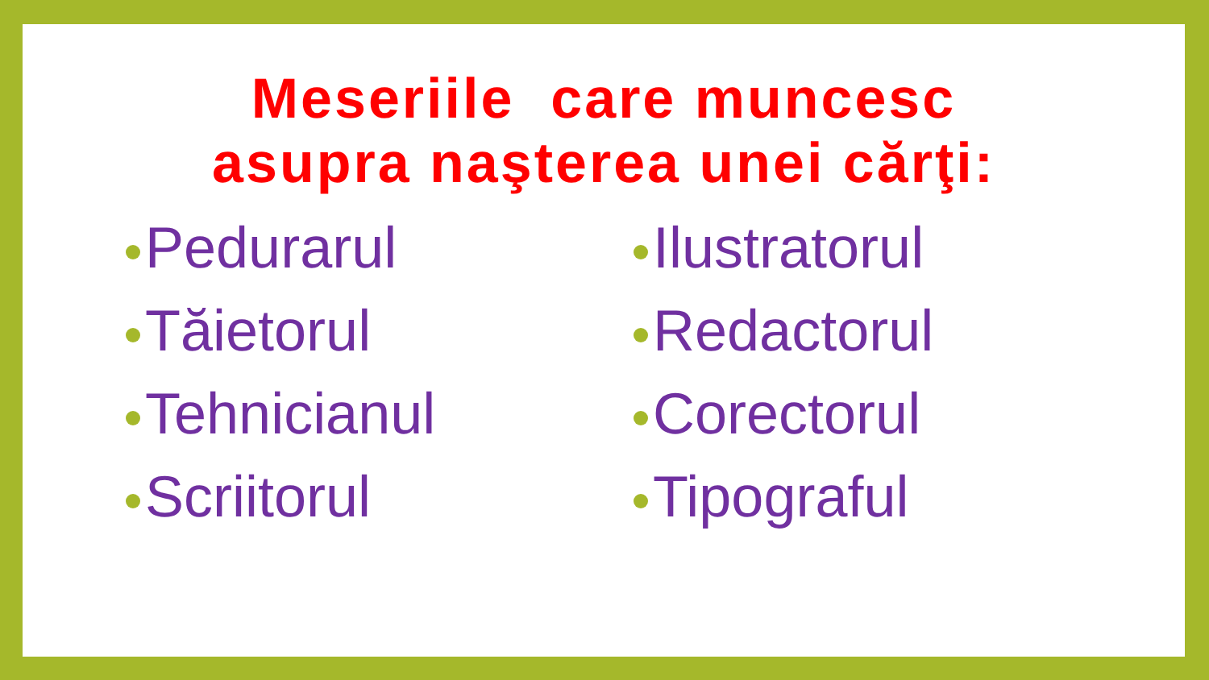Meseriile care munсesc
asupra naşterea unei cărţi:
Pedurarul
Tăietorul
Tehnicianul
Scriitorul
Ilustratorul
Redactorul
Corectorul
Tipograful